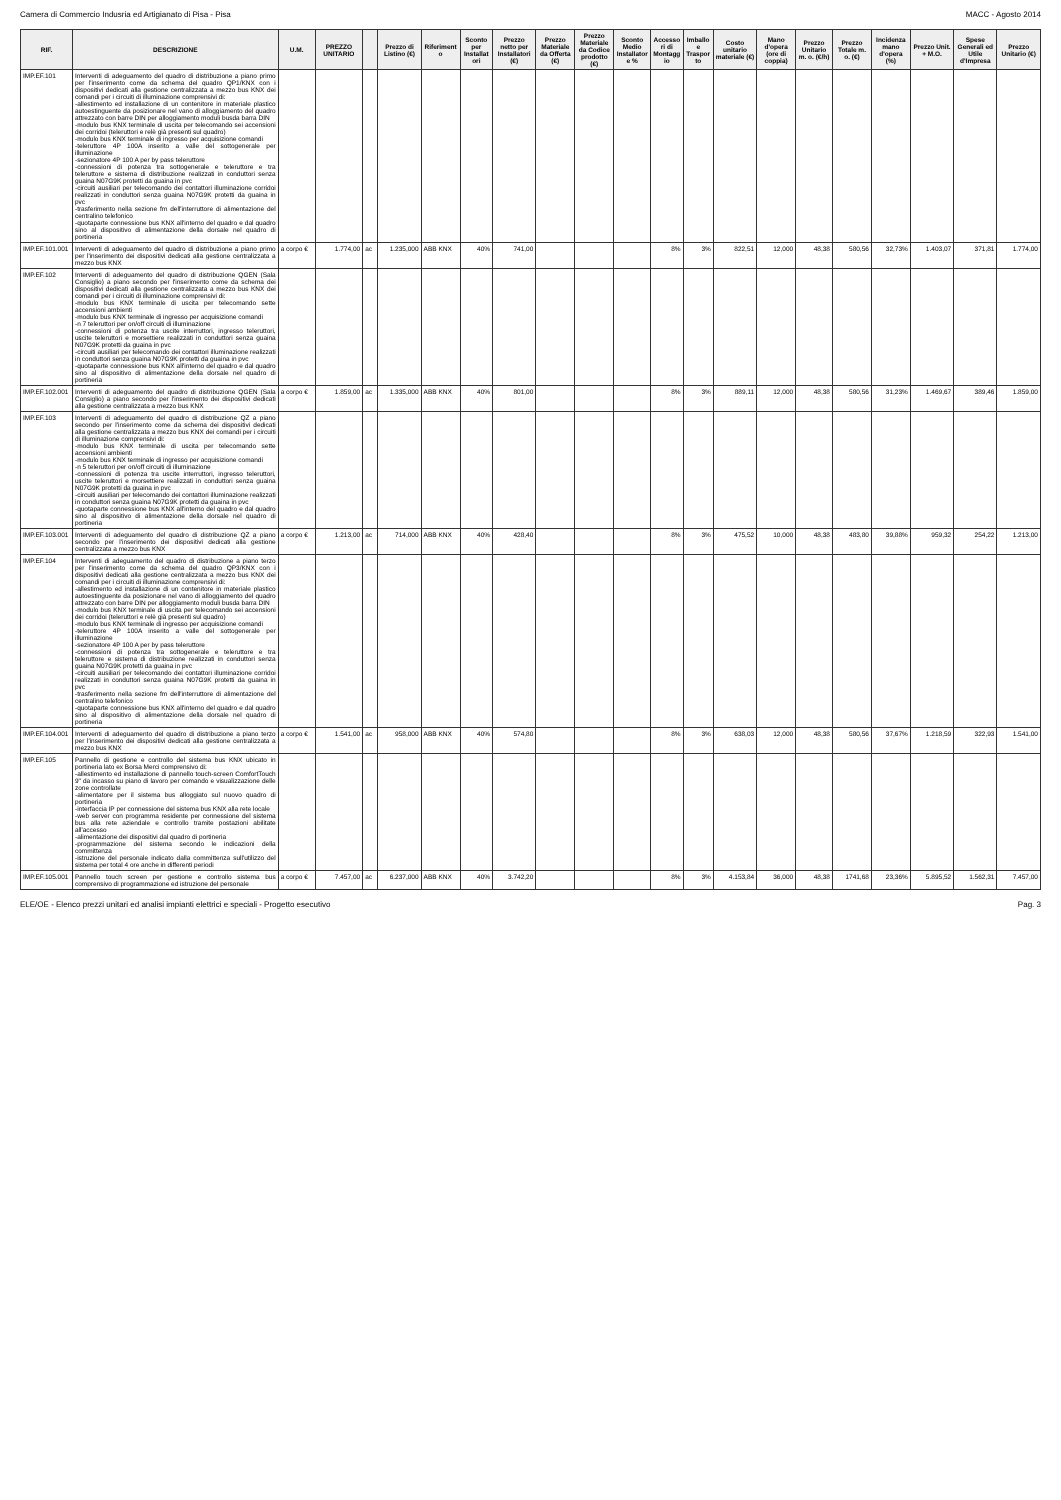Camera di Commercio Indusria ed Artigianato di Pisa - Pisa MACC - Agosto 2014
| RIF. | DESCRIZIONE | U.M. | PREZZO UNITARIO | | Prezzo di Listino (€) | Riferimento | Sconto per Installatori | Prezzo netto per Installatori (€) | Prezzo Materiale da Offerta (€) | Prezzo Materiale da Codice prodotto (€) | Sconto Medio Installatore % | Accessori di Montaggio | Imballo e Trasporto | Costo unitario materiale (€) | Mano d'opera (ore di coppia) | Prezzo Unitario m. o. (€/h) | Prezzo Totale m. o. (€) | Incidenza mano d'opera (%) | Prezzo Unit. + M.O. | Spese Generali ed Utile d'Impresa | Prezzo Unitario (€) |
| --- | --- | --- | --- | --- | --- | --- | --- | --- | --- | --- | --- | --- | --- | --- | --- | --- | --- | --- | --- | --- | --- |
| IMP.EF.101 | Interventi di adeguamento del quadro di distribuzione a piano primo per l'inserimento come da schema del quadro QP1/KNX con i dispositivi dedicati alla gestione centralizzata a mezzo bus KNX dei comandi per i circuiti di illuminazione comprensivi di: -allestimento ed installazione di un contenitore in materiale plastico autoestinguente da posizionare nel vano di alloggiamento del quadro attrezzato con barre DIN per alloggiamento moduli busda barra DIN -modulo bus KNX terminale di uscita per telecomando sei accensioni dei corridoi (teleruttori e relè già presenti sul quadro) -modulo bus KNX terminale di ingresso per acquisizione comandi -teleruttore 4P 100A inserito a valle del sottogenerale per illuminazione -sezionatore 4P 100 A per by pass teleruttore -connessioni di potenza tra sottogenerale e teleruttore e tra teleruttore e sistema di distribuzione realizzati in conduttori senza guaina N07G9K protetti da guaina in pvc -circuiti ausiliari per telecomando dei contattori illuminazione corridoi realizzati in conduttori senza guaina N07G9K protetti da guaina in pvc -trasferimento nella sezione fm dell'interruttore di alimentazione del centralino telefonico -quotaparte connessione bus KNX all'interno del quadro e dal quadro sino al dispositivo di alimentazione della dorsale nel quadro di portineria | | | | | | | | | | | | | | | | | | | | |
| IMP.EF.101.001 | Interventi di adeguamento del quadro di distribuzione a piano primo per l'inserimento dei dispositivi dedicati alla gestione centralizzata a mezzo bus KNX | a corpo € | 1.774,00 | ac | 1.235,000 | ABB KNX | 40% | 741,00 | | | | 8% | 3% | 822,51 | 12,000 | 48,38 | 580,56 | 32,73% | 1.403,07 | 371,81 | 1.774,00 |
| IMP.EF.102 | Interventi di adeguamento del quadro di distribuzione QGEN (Sala Consiglio) a piano secondo per l'inserimento come da schema dei dispositivi dedicati alla gestione centralizzata a mezzo bus KNX dei comandi per i circuiti di illuminazione comprensivi di: -modulo bus KNX terminale di uscita per telecomando sette accensioni ambienti -modulo bus KNX terminale di ingresso per acquisizione comandi -n 7 teleruttori per on/off circuiti di illuminazione -connessioni di potenza tra uscite interruttori, ingresso teleruttori, uscite teleruttori e morsettiere realizzati in conduttori senza guaina N07G9K protetti da guaina in pvc -circuiti ausiliari per telecomando dei contattori illuminazione realizzati in conduttori senza guaina N07G9K protetti da guaina in pvc -quotaparte connessione bus KNX all'interno del quadro e dal quadro sino al dispositivo di alimentazione della dorsale nel quadro di portineria | | | | | | | | | | | | | | | | | | | | |
| IMP.EF.102.001 | Interventi di adeguamento del quadro di distribuzione QGEN (Sala Consiglio) a piano secondo per l'inserimento dei dispositivi dedicati alla gestione centralizzata a mezzo bus KNX | a corpo € | 1.859,00 | ac | 1.335,000 | ABB KNX | 40% | 801,00 | | | | 8% | 3% | 889,11 | 12,000 | 48,38 | 580,56 | 31,23% | 1.469,67 | 389,46 | 1.859,00 |
| IMP.EF.103 | Interventi di adeguamento del quadro di distribuzione QZ a piano secondo per l'inserimento come da schema dei dispositivi dedicati alla gestione centralizzata a mezzo bus KNX dei comandi per i circuiti di illuminazione comprensivi di: -modulo bus KNX terminale di uscita per telecomando sette accensioni ambienti -modulo bus KNX terminale di ingresso per acquisizione comandi -n 5 teleruttori per on/off circuiti di illuminazione -connessioni di potenza tra uscite interruttori, ingresso teleruttori, uscite teleruttori e morsettiere realizzati in conduttori senza guaina N07G9K protetti da guaina in pvc -circuiti ausiliari per telecomando dei contattori illuminazione realizzati in conduttori senza guaina N07G9K protetti da guaina in pvc -quotaparte connessione bus KNX all'interno del quadro e dal quadro sino al dispositivo di alimentazione della dorsale nel quadro di portineria | | | | | | | | | | | | | | | | | | | | |
| IMP.EF.103.001 | Interventi di adeguamento del quadro di distribuzione QZ a piano secondo per l'inserimento dei dispositivi dedicati alla gestione centralizzata a mezzo bus KNX | a corpo € | 1.213,00 | ac | 714,000 | ABB KNX | 40% | 428,40 | | | | 8% | 3% | 475,52 | 10,000 | 48,38 | 483,80 | 39,88% | 959,32 | 254,22 | 1.213,00 |
| IMP.EF.104 | Interventi di adeguamento del quadro di distribuzione a piano terzo per l'inserimento come da schema del quadro QP3/KNX con i dispositivi dedicati alla gestione centralizzata a mezzo bus KNX dei comandi per i circuiti di illuminazione comprensivi di: -allestimento ed installazione di un contenitore in materiale plastico autoestinguente da posizionare nel vano di alloggiamento del quadro attrezzato con barre DIN per alloggiamento moduli busda barra DIN -modulo bus KNX terminale di uscita per telecomando sei accensioni dei corridoi (teleruttori e relè già presenti sul quadro) -modulo bus KNX terminale di ingresso per acquisizione comandi -teleruttore 4P 100A inserito a valle del sottogenerale per illuminazione -sezionatore 4P 100 A per by pass teleruttore -connessioni di potenza tra sottogenerale e teleruttore e tra teleruttore e sistema di distribuzione realizzati in conduttori senza guaina N07G9K protetti da guaina in pvc -circuiti ausiliari per telecomando dei contattori illuminazione corridoi realizzati in conduttori senza guaina N07G9K protetti da guaina in pvc -trasferimento nella sezione fm dell'interruttore di alimentazione del centralino telefonico -quotaparte connessione bus KNX all'interno del quadro e dal quadro sino al dispositivo di alimentazione della dorsale nel quadro di portineria | | | | | | | | | | | | | | | | | | | | |
| IMP.EF.104.001 | Interventi di adeguamento del quadro di distribuzione a piano terzo per l'inserimento dei dispositivi dedicati alla gestione centralizzata a mezzo bus KNX | a corpo € | 1.541,00 | ac | 958,000 | ABB KNX | 40% | 574,80 | | | | 8% | 3% | 638,03 | 12,000 | 48,38 | 580,56 | 37,67% | 1.218,59 | 322,93 | 1.541,00 |
| IMP.EF.105 | Pannello di gestione e controllo del sistema bus KNX ubicato in portineria lato ex Borsa Merci comprensivo di: -allestimento ed installazione di pannello touch-screen ComfortTouch 9" da incasso su piano di lavoro per comando e visualizzazione delle zone controllate -alimentatore per il sistema bus alloggiato sul nuovo quadro di portineria -interfaccia IP per connessione del sistema bus KNX alla rete locale -web server con programma residente per connessione del sistema bus alla rete aziendale e controllo tramite postazioni abilitate all'accesso -alimentazione dei dispositivi dal quadro di portineria -programmazione del sistema secondo le indicazioni della committenza -istruzione del personale indicato dalla committenza sull'utilizzo del sistema per total 4 ore anche in differenti periodi | | | | | | | | | | | | | | | | | | | | |
| IMP.EF.105.001 | Pannello touch screen per gestione e controllo sistema bus comprensivo di programmazione ed istruzione del personale | a corpo € | 7.457,00 | ac | 6.237,000 | ABB KNX | 40% | 3.742,20 | | | | 8% | 3% | 4.153,84 | 36,000 | 48,38 | 1741,68 | 23,36% | 5.895,52 | 1.562,31 | 7.457,00 |
ELE/OE - Elenco prezzi unitari ed analisi impianti elettrici e speciali - Progetto esecutivo Pag. 3